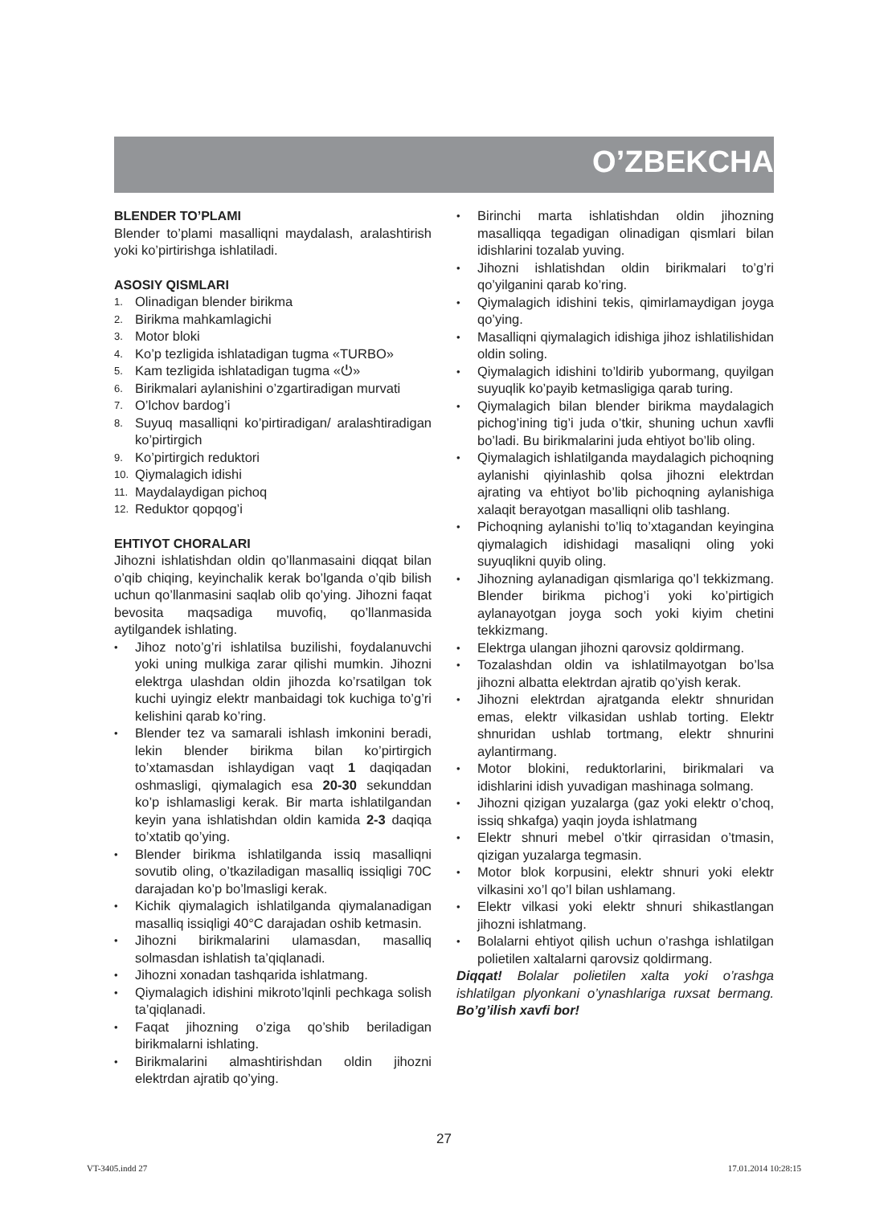O’ZBEKCHA
BLENDER TO’PLAMI
Blender to’plami masalliqni maydalash, aralashtirish yoki ko’pirtirishga ishlatiladi.
ASOSIY QISMLARI
1. Olinadigan blender birikma
2. Birikma mahkamlagichi
3. Motor bloki
4. Ko’p tezligida ishlatadigan tugma «TURBO»
5. Kam tezligida ishlatadigan tugma «⏻»
6. Birikmalari aylanishini o’zgartiradigan murvati
7. O’lchov bardog’i
8. Suyuq masalliqni ko’pirtiradigan/ aralashtiradigan ko’pirtirgich
9. Ko’pirtirgich reduktori
10. Qiymalagich idishi
11. Maydalaydigan pichoq
12. Reduktor qopqog’i
EHTIYOT CHORALARI
Jihozni ishlatishdan oldin qo’llanmasaini diqqat bilan o’qib chiqing, keyinchalik kerak bo’lganda o’qib bilish uchun qo’llanmasini saqlab olib qo’ying. Jihozni faqat bevosita maqsadiga muvofiq, qo’llanmasida aytilgandek ishlating.
• Jihoz noto’g’ri ishlatilsa buzilishi, foydalanuvchi yoki uning mulkiga zarar qilishi mumkin. Jihozni elektrga ulashdan oldin jihozda ko’rsatilgan tok kuchi uyingiz elektr manbaidagi tok kuchiga to’g’ri kelishini qarab ko’ring.
• Blender tez va samarali ishlash imkonini beradi, lekin blender birikma bilan ko’pirtirgich to’xtamasdan ishlaydigan vaqt 1 daqiqadan oshmasligi, qiymalagich esa 20-30 sekunddan ko’p ishlamasligi kerak. Bir marta ishlatilgandan keyin yana ishlatishdan oldin kamida 2-3 daqiqa to’xtatib qo’ying.
• Blender birikma ishlatilganda issiq masalliqni sovutib oling, o’tkaziladigan masalliq issiqligi 70C darajadan ko’p bo’lmasligi kerak.
• Kichik qiymalagich ishlatilganda qiymalanadigan masalliq issiqligi 40°C darajadan oshib ketmasin.
• Jihozni birikmalarini ulamasdan, masalliq solmasdan ishlatish ta’qiqlanadi.
• Jihozni xonadan tashqarida ishlatmang.
• Qiymalagich idishini mikroto’lqinli pechkaga solish ta’qiqlanadi.
• Faqat jihozning o’ziga qo’shib beriladigan birikmalarni ishlating.
• Birikmalarini almashtirishdan oldin jihozni elektrdan ajratib qo’ying.
• Birinchi marta ishlatishdan oldin jihozning masalliqqa tegadigan olinadigan qismlari bilan idishlarini tozalab yuving.
• Jihozni ishlatishdan oldin birikmalari to’g’ri qo’yilganini qarab ko’ring.
• Qiymalagich idishini tekis, qimirlamaydigan joyga qo’ying.
• Masalliqni qiymalagich idishiga jihoz ishlatilishidan oldin soling.
• Qiymalagich idishini to’ldirib yubormang, quyilgan suyuqlik ko’payib ketmasligiga qarab turing.
• Qiymalagich bilan blender birikma maydalagich pichog’ining tig’i juda o’tkir, shuning uchun xavfli bo’ladi. Bu birikmalarini juda ehtiyot bo’lib oling.
• Qiymalagich ishlatilganda maydalagich pichoqning aylanishi qiyinlashib qolsa jihozni elektrdan ajrating va ehtiyot bo’lib pichoqning aylanishiga xalaqit berayotgan masalliqni olib tashlang.
• Pichoqning aylanishi to’liq to’xtagandan keyingina qiymalagich idishidagi masaliqni oling yoki suyuqlikni quyib oling.
• Jihozning aylanadigan qismlariga qo’l tekkizmang. Blender birikma pichog’i yoki ko’pirtigich aylanayotgan joyga soch yoki kiyim chetini tekkizmang.
• Elektrga ulangan jihozni qarovsiz qoldirmang.
• Tozalashdan oldin va ishlatilmayotgan bo’lsa jihozni albatta elektrdan ajratib qo’yish kerak.
• Jihozni elektrdan ajratganda elektr shnuridan emas, elektr vilkasidan ushlab torting. Elektr shnuridan ushlab tortmang, elektr shnurini aylantirmang.
• Motor blokini, reduktorlarini, birikmalari va idishlarini idish yuvadigan mashinaga solmang.
• Jihozni qizigan yuzalarga (gaz yoki elektr o’choq, issiq shkafga) yaqin joyda ishlatmang
• Elektr shnuri mebel o’tkir qirrasidan o’tmasin, qizigan yuzalarga tegmasin.
• Motor blok korpusini, elektr shnuri yoki elektr vilkasini xo’l qo’l bilan ushlamang.
• Elektr vilkasi yoki elektr shnuri shikastlangan jihozni ishlatmang.
• Bolalarni ehtiyot qilish uchun o’rashga ishlatilgan polietilen xaltalarni qarovsiz qoldirmang.
Diqqat! Bolalar polietilen xalta yoki o’rashga ishlatilgan plyonkani o’ynashlariga ruxsat bermang. Bo’g’ilish xavfi bor!
27
VT-3405.indd 27 17.01.2014 10:28:15